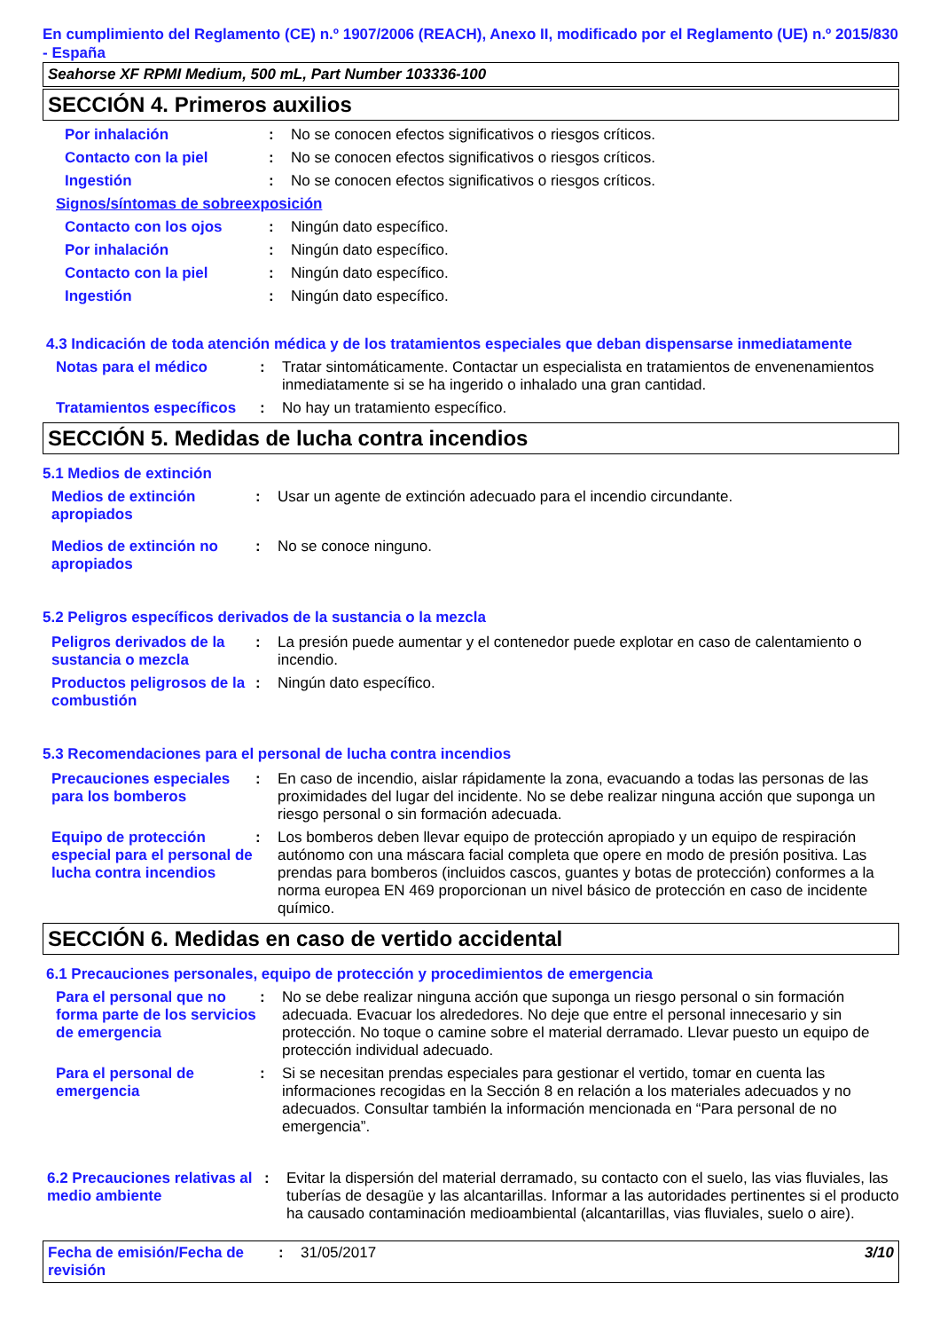En cumplimiento del Reglamento (CE) n.º 1907/2006 (REACH), Anexo II, modificado por el Reglamento (UE) n.º 2015/830 - España
Seahorse XF RPMI Medium, 500 mL, Part Number 103336-100
SECCIÓN 4. Primeros auxilios
Por inhalación : No se conocen efectos significativos o riesgos críticos.
Contacto con la piel : No se conocen efectos significativos o riesgos críticos.
Ingestión : No se conocen efectos significativos o riesgos críticos.
Signos/síntomas de sobreexposición
Contacto con los ojos : Ningún dato específico.
Por inhalación : Ningún dato específico.
Contacto con la piel : Ningún dato específico.
Ingestión : Ningún dato específico.
4.3 Indicación de toda atención médica y de los tratamientos especiales que deban dispensarse inmediatamente
Notas para el médico : Tratar sintomáticamente. Contactar un especialista en tratamientos de envenenamientos inmediatamente si se ha ingerido o inhalado una gran cantidad.
Tratamientos específicos
: No hay un tratamiento específico.
SECCIÓN 5. Medidas de lucha contra incendios
5.1 Medios de extinción
Medios de extinción apropiados
: Usar un agente de extinción adecuado para el incendio circundante.
Medios de extinción no apropiados
: No se conoce ninguno.
5.2 Peligros específicos derivados de la sustancia o la mezcla
Peligros derivados de la sustancia o mezcla
: La presión puede aumentar y el contenedor puede explotar en caso de calentamiento o incendio.
Productos peligrosos de la combustión
: Ningún dato específico.
5.3 Recomendaciones para el personal de lucha contra incendios
Precauciones especiales para los bomberos
: En caso de incendio, aislar rápidamente la zona, evacuando a todas las personas de las proximidades del lugar del incidente. No se debe realizar ninguna acción que suponga un riesgo personal o sin formación adecuada.
Equipo de protección especial para el personal de lucha contra incendios
: Los bomberos deben llevar equipo de protección apropiado y un equipo de respiración autónomo con una máscara facial completa que opere en modo de presión positiva. Las prendas para bomberos (incluidos cascos, guantes y botas de protección) conformes a la norma europea EN 469 proporcionan un nivel básico de protección en caso de incidente químico.
SECCIÓN 6. Medidas en caso de vertido accidental
6.1 Precauciones personales, equipo de protección y procedimientos de emergencia
Para el personal que no forma parte de los servicios de emergencia
: No se debe realizar ninguna acción que suponga un riesgo personal o sin formación adecuada. Evacuar los alrededores. No deje que entre el personal innecesario y sin protección. No toque o camine sobre el material derramado. Llevar puesto un equipo de protección individual adecuado.
Para el personal de emergencia
: Si se necesitan prendas especiales para gestionar el vertido, tomar en cuenta las informaciones recogidas en la Sección 8 en relación a los materiales adecuados y no adecuados. Consultar también la información mencionada en “Para personal de no emergencia”.
6.2 Precauciones relativas al medio ambiente
: Evitar la dispersión del material derramado, su contacto con el suelo, las vias fluviales, las tuberías de desagüe y las alcantarillas. Informar a las autoridades pertinentes si el producto ha causado contaminación medioambiental (alcantarillas, vias fluviales, suelo o aire).
Fecha de emisión/Fecha de revisión
: 31/05/2017 3/10